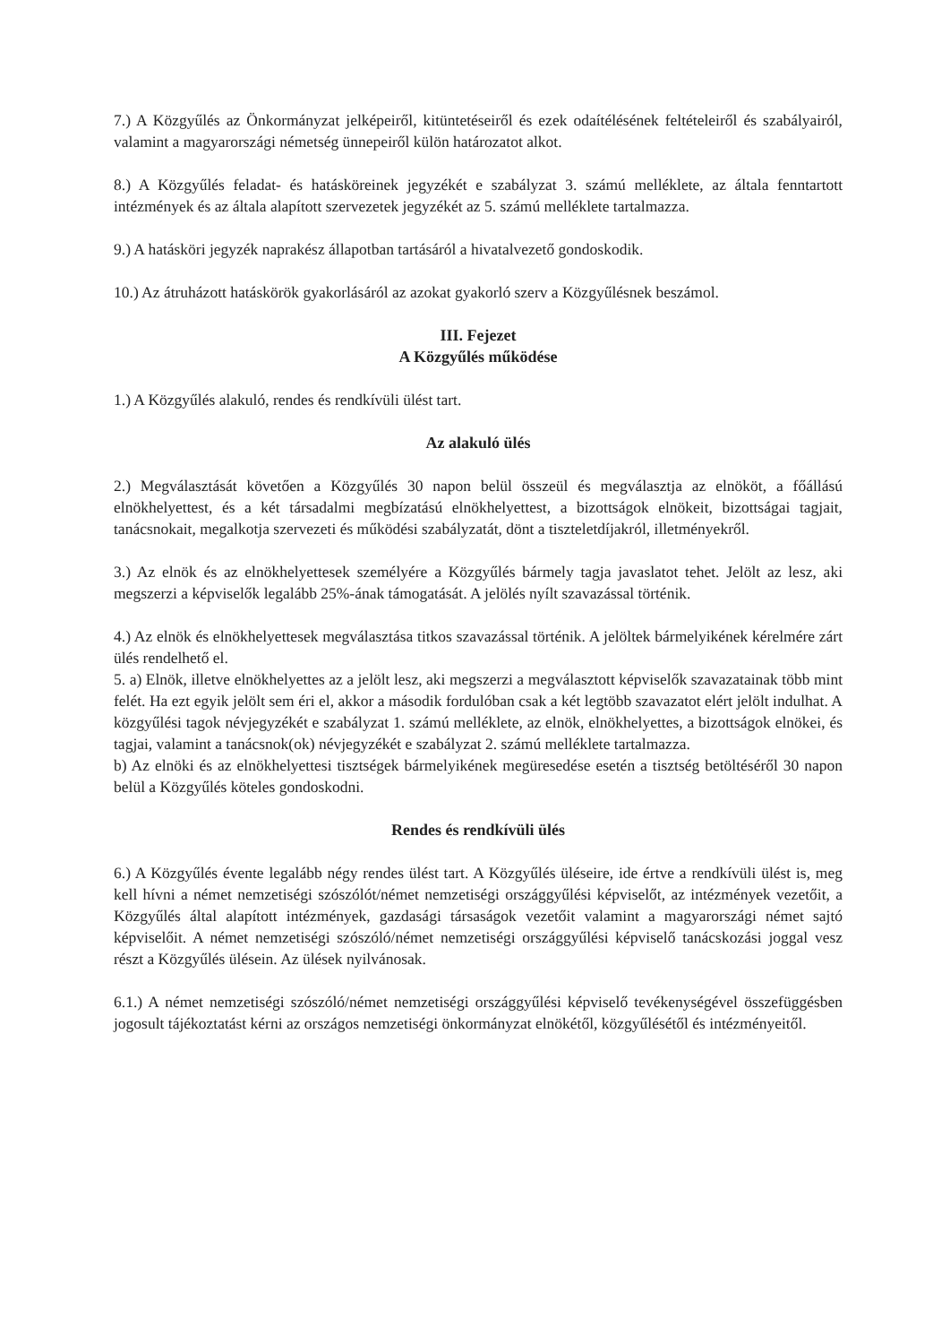7.) A Közgyűlés az Önkormányzat jelképeiről, kitüntetéseiről és ezek odaítélésének feltételeiről és szabályairól, valamint a magyarországi németség ünnepeiről külön határozatot alkot.
8.) A Közgyűlés feladat- és hatásköreinek jegyzékét e szabályzat 3. számú melléklete, az általa fenntartott intézmények és az általa alapított szervezetek jegyzékét az 5. számú melléklete tartalmazza.
9.) A hatásköri jegyzék naprakész állapotban tartásáról a hivatalvezető gondoskodik.
10.) Az átruházott hatáskörök gyakorlásáról az azokat gyakorló szerv a Közgyűlésnek beszámol.
III. Fejezet
A Közgyűlés működése
1.) A Közgyűlés alakuló, rendes és rendkívüli ülést tart.
Az alakuló ülés
2.) Megválasztását követően a Közgyűlés 30 napon belül összeül és megválasztja az elnököt, a főállású elnökhelyettest, és a két társadalmi megbízatású elnökhelyettest, a bizottságok elnökeit, bizottságai tagjait, tanácsnokait, megalkotja szervezeti és működési szabályzatát, dönt a tiszteletdíjakról, illetményekről.
3.) Az elnök és az elnökhelyettesek személyére a Közgyűlés bármely tagja javaslatot tehet. Jelölt az lesz, aki megszerzi a képviselők legalább 25%-ának támogatását. A jelölés nyílt szavazással történik.
4.) Az elnök és elnökhelyettesek megválasztása titkos szavazással történik. A jelöltek bármelyikének kérelmére zárt ülés rendelhető el.
5. a) Elnök, illetve elnökhelyettes az a jelölt lesz, aki megszerzi a megválasztott képviselők szavazatainak több mint felét. Ha ezt egyik jelölt sem éri el, akkor a második fordulóban csak a két legtöbb szavazatot elért jelölt indulhat. A közgyűlési tagok névjegyzékét e szabályzat 1. számú melléklete, az elnök, elnökhelyettes, a bizottságok elnökei, és tagjai, valamint a tanácsnok(ok) névjegyzékét e szabályzat 2. számú melléklete tartalmazza.
b) Az elnöki és az elnökhelyettesi tisztségek bármelyikének megüresedése esetén a tisztség betöltéséről 30 napon belül a Közgyűlés köteles gondoskodni.
Rendes és rendkívüli ülés
6.) A Közgyűlés évente legalább négy rendes ülést tart. A Közgyűlés üléseire, ide értve a rendkívüli ülést is, meg kell hívni a német nemzetiségi szószólót/német nemzetiségi országgyűlési képviselőt, az intézmények vezetőit, a Közgyűlés által alapított intézmények, gazdasági társaságok vezetőit valamint a magyarországi német sajtó képviselőit. A német nemzetiségi szószóló/német nemzetiségi országgyűlési képviselő tanácskozási joggal vesz részt a Közgyűlés ülésein. Az ülések nyilvánosak.
6.1.) A német nemzetiségi szószóló/német nemzetiségi országgyűlési képviselő tevékenységével összefüggésben jogosult tájékoztatást kérni az országos nemzetiségi önkormányzat elnökétől, közgyűlésétől és intézményeitől.